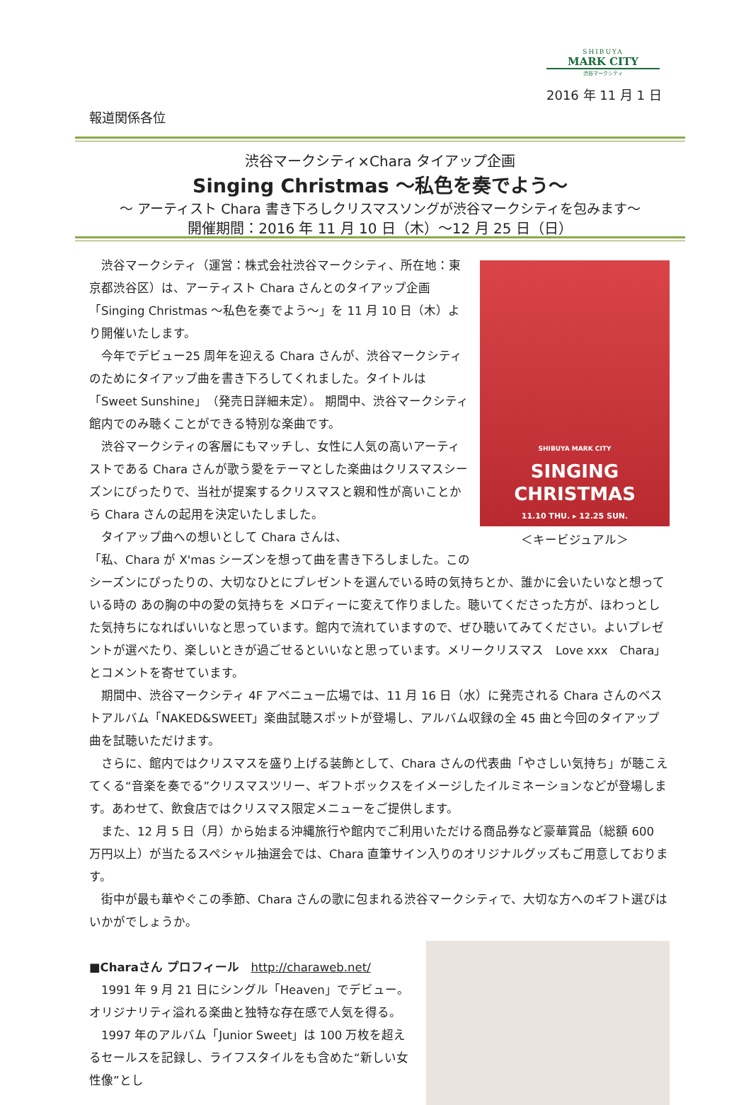SHIBUYA
MARK CITY
渋谷マークシティ
2016 年 11 月 1 日
報道関係各位
渋谷マークシティ×Chara タイアップ企画
Singing Christmas ～私色を奏でよう～
～ アーティスト Chara 書き下ろしクリスマスソングが渋谷マークシティを包みます～
開催期間：2016 年 11 月 10 日（木）～12 月 25 日（日）
SHIBUYA MARK CITY
SINGING CHRISTMAS
11.10 THU. ▸ 12.25 SUN.
＜キービジュアル＞
　渋谷マークシティ（運営：株式会社渋谷マークシティ、所在地：東京都渋谷区）は、アーティスト Chara さんとのタイアップ企画「Singing Christmas ～私色を奏でよう～」を 11 月 10 日（木）より開催いたします。
　今年でデビュー25 周年を迎える Chara さんが、渋谷マークシティのためにタイアップ曲を書き下ろしてくれました。タイトルは「Sweet Sunshine」（発売日詳細未定）。 期間中、渋谷マークシティ館内でのみ聴くことができる特別な楽曲です。
　渋谷マークシティの客層にもマッチし、女性に人気の高いアーティストである Chara さんが歌う愛をテーマとした楽曲はクリスマスシーズンにぴったりで、当社が提案するクリスマスと親和性が高いことから Chara さんの起用を決定いたしました。
　タイアップ曲への想いとして Chara さんは、
「私、Chara が X'mas シーズンを想って曲を書き下ろしました。このシーズンにぴったりの、大切なひとにプレゼントを選んでいる時の気持ちとか、誰かに会いたいなと想っている時の あの胸の中の愛の気持ちを メロディーに変えて作りました。聴いてくださった方が、ほわっとした気持ちになればいいなと思っています。館内で流れていますので、ぜひ聴いてみてください。よいプレゼントが選べたり、楽しいときが過ごせるといいなと思っています。メリークリスマス　Love xxx　Chara」 とコメントを寄せています。
　期間中、渋谷マークシティ 4F アベニュー広場では、11 月 16 日（水）に発売される Chara さんのベストアルバム「NAKED&SWEET」楽曲試聴スポットが登場し、アルバム収録の全 45 曲と今回のタイアップ曲を試聴いただけます。
　さらに、館内ではクリスマスを盛り上げる装飾として、Chara さんの代表曲「やさしい気持ち」が聴こえてくる“音楽を奏でる”クリスマスツリー、ギフトボックスをイメージしたイルミネーションなどが登場します。あわせて、飲食店ではクリスマス限定メニューをご提供します。
　また、12 月 5 日（月）から始まる沖縄旅行や館内でご利用いただける商品券など豪華賞品（総額 600 万円以上）が当たるスペシャル抽選会では、Chara 直筆サイン入りのオリジナルグッズもご用意しております。
　街中が最も華やぐこの季節、Chara さんの歌に包まれる渋谷マークシティで、大切な方へのギフト選びはいかがでしょうか。
■Charaさん プロフィール　http://charaweb.net/
　1991 年 9 月 21 日にシングル「Heaven」でデビュー。オリジナリティ溢れる楽曲と独特な存在感で人気を得る。
　1997 年のアルバム「Junior Sweet」は 100 万枚を超えるセールスを記録し、ライフスタイルをも含めた“新しい女性像”とし